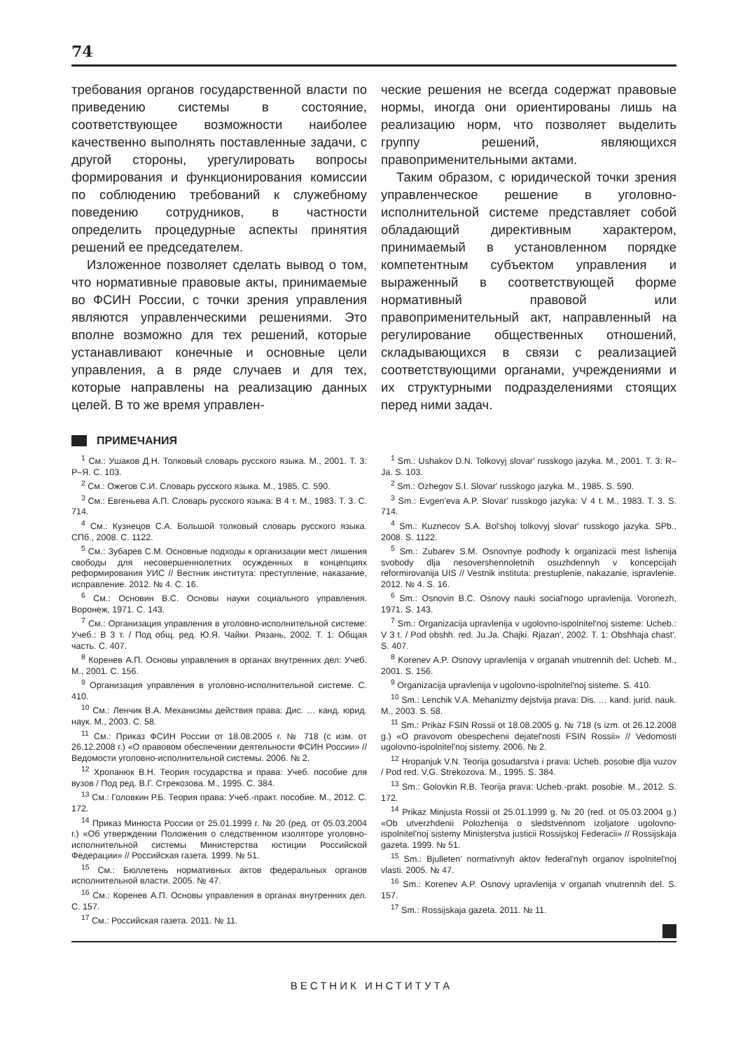74
требования органов государственной власти по приведению системы в состояние, соответствующее возможности наиболее качественно выполнять поставленные задачи, с другой стороны, урегулировать вопросы формирования и функционирования комиссии по соблюдению требований к служебному поведению сотрудников, в частности определить процедурные аспекты принятия решений ее председателем.
Изложенное позволяет сделать вывод о том, что нормативные правовые акты, принимаемые во ФСИН России, с точки зрения управления являются управленческими решениями. Это вполне возможно для тех решений, которые устанавливают конечные и основные цели управления, а в ряде случаев и для тех, которые направлены на реализацию данных целей. В то же время управлен-
ческие решения не всегда содержат правовые нормы, иногда они ориентированы лишь на реализацию норм, что позволяет выделить группу решений, являющихся правоприменительными актами.
Таким образом, с юридической точки зрения управленческое решение в уголовно-исполнительной системе представляет собой обладающий директивным характером, принимаемый в установленном порядке компетентным субъектом управления и выраженный в соответствующей форме нормативный правовой или правоприменительный акт, направленный на регулирование общественных отношений, складывающихся в связи с реализацией соответствующими органами, учреждениями и их структурными подразделениями стоящих перед ними задач.
ПРИМЕЧАНИЯ
<sup>1</sup> См.: Ушаков Д.Н. Толковый словарь русского языка. М., 2001. Т. 3: Р–Я. С. 103.
<sup>2</sup> См.: Ожегов С.И. Словарь русского языка. М., 1985. С. 590.
<sup>3</sup> См.: Евгеньева А.П. Словарь русского языка: В 4 т. М., 1983. Т. 3. С. 714.
<sup>4</sup> См.: Кузнецов С.А. Большой толковый словарь русского языка. СПб., 2008. С. 1122.
<sup>5</sup> См.: Зубарев С.М. Основные подходы к организации мест лишения свободы для несовершеннолетних осужденных в концепциях реформирования УИС // Вестник института: преступление, наказание, исправление. 2012. № 4. С. 16.
<sup>6</sup> См.: Основин В.С. Основы науки социального управления. Воронеж, 1971. С. 143.
<sup>7</sup> См.: Организация управления в уголовно-исполнительной системе: Учеб.: В 3 т. / Под общ. ред. Ю.Я. Чайки. Рязань, 2002. Т. 1: Общая часть. С. 407.
<sup>8</sup> Коренев А.П. Основы управления в органах внутренних дел: Учеб. М., 2001. С. 156.
<sup>9</sup> Организация управления в уголовно-исполнительной системе. С. 410.
<sup>10</sup> См.: Ленчик В.А. Механизмы действия права: Дис. … канд. юрид. наук. М., 2003. С. 58.
<sup>11</sup> См.: Приказ ФСИН России от 18.08.2005 г. № 718 (с изм. от 26.12.2008 г.) «О правовом обеспечении деятельности ФСИН России» // Ведомости уголовно-исполнительной системы. 2006. № 2.
<sup>12</sup> Хропанюк В.Н. Теория государства и права: Учеб. пособие для вузов / Под ред. В.Г. Стрекозова. М., 1995. С. 384.
<sup>13</sup> См.: Головкин Р.Б. Теория права: Учеб.-практ. пособие. М., 2012. С. 172.
<sup>14</sup> Приказ Минюста России от 25.01.1999 г. № 20 (ред. от 05.03.2004 г.) «Об утверждении Положения о следственном изоляторе уголовно-исполнительной системы Министерства юстиции Российской Федерации» // Российская газета. 1999. № 51.
<sup>15</sup> См.: Бюллетень нормативных актов федеральных органов исполнительной власти. 2005. № 47.
<sup>16</sup> См.: Коренев А.П. Основы управления в органах внутренних дел. С. 157.
<sup>17</sup> См.: Российская газета. 2011. № 11.
<sup>1</sup> Sm.: Ushakov D.N. Tolkovyj slovar' russkogo jazyka. M., 2001. T. 3: R–Ja. S. 103.
<sup>2</sup> Sm.: Ozhegov S.I. Slovar' russkogo jazyka. M., 1985. S. 590.
<sup>3</sup> Sm.: Evgen'eva A.P. Slovar' russkogo jazyka: V 4 t. M., 1983. T. 3. S. 714.
<sup>4</sup> Sm.: Kuznecov S.A. Bol'shoj tolkovyj slovar' russkogo jazyka. SPb., 2008. S. 1122.
<sup>5</sup> Sm.: Zubarev S.M. Osnovnye podhody k organizacii mest lishenija svobody dlja nesovershennoletnih osuzhdennyh v koncepcijah reformirovanija UIS // Vestnik instituta: prestuplenie, nakazanie, ispravlenie. 2012. № 4. S. 16.
<sup>6</sup> Sm.: Osnovin B.C. Osnovy nauki social'nogo upravlenija. Voronezh, 1971. S. 143.
<sup>7</sup> Sm.: Organizacija upravlenija v ugolovno-ispolnitel'noj sisteme: Ucheb.: V 3 t. / Pod obshh. red. Ju.Ja. Chajki. Rjazan', 2002. T. 1: Obshhaja chast'. S. 407.
<sup>8</sup> Korenev A.P. Osnovy upravlenija v organah vnutrennih del: Ucheb. M., 2001. S. 156.
<sup>9</sup> Organizacija upravlenija v ugolovno-ispolnitel'noj sisteme. S. 410.
<sup>10</sup> Sm.: Lenchik V.A. Mehanizmy dejstvija prava: Dis. … kand. jurid. nauk. M., 2003. S. 58.
<sup>11</sup> Sm.: Prikaz FSIN Rossii ot 18.08.2005 g. № 718 (s izm. ot 26.12.2008 g.) «O pravovom obespechenii dejatel'nosti FSIN Rossii» // Vedomosti ugolovno-ispolnitel'noj sistemy. 2006. № 2.
<sup>12</sup> Hropanjuk V.N. Teorija gosudarstva i prava: Ucheb. posobie dlja vuzov / Pod red. V.G. Strekozova. M., 1995. S. 384.
<sup>13</sup> Sm.: Golovkin R.B. Teorija prava: Ucheb.-prakt. posobie. M., 2012. S. 172.
<sup>14</sup> Prikaz Minjusta Rossii ot 25.01.1999 g. № 20 (red. ot 05.03.2004 g.) «Ob utverzhdenii Polozhenija o sledstvennom izoljatore ugolovno-ispolnitel'noj sistemy Ministerstva justicii Rossijskoj Federacii» // Rossijskaja gazeta. 1999. № 51.
<sup>15</sup> Sm.: Bjulleten' normativnyh aktov federal'nyh organov ispolnitel'noj vlasti. 2005. № 47.
<sup>16</sup> Sm.: Korenev A.P. Osnovy upravlenija v organah vnutrennih del. S. 157.
<sup>17</sup> Sm.: Rossijskaja gazeta. 2011. № 11.
ВЕСТНИК ИНСТИТУТА